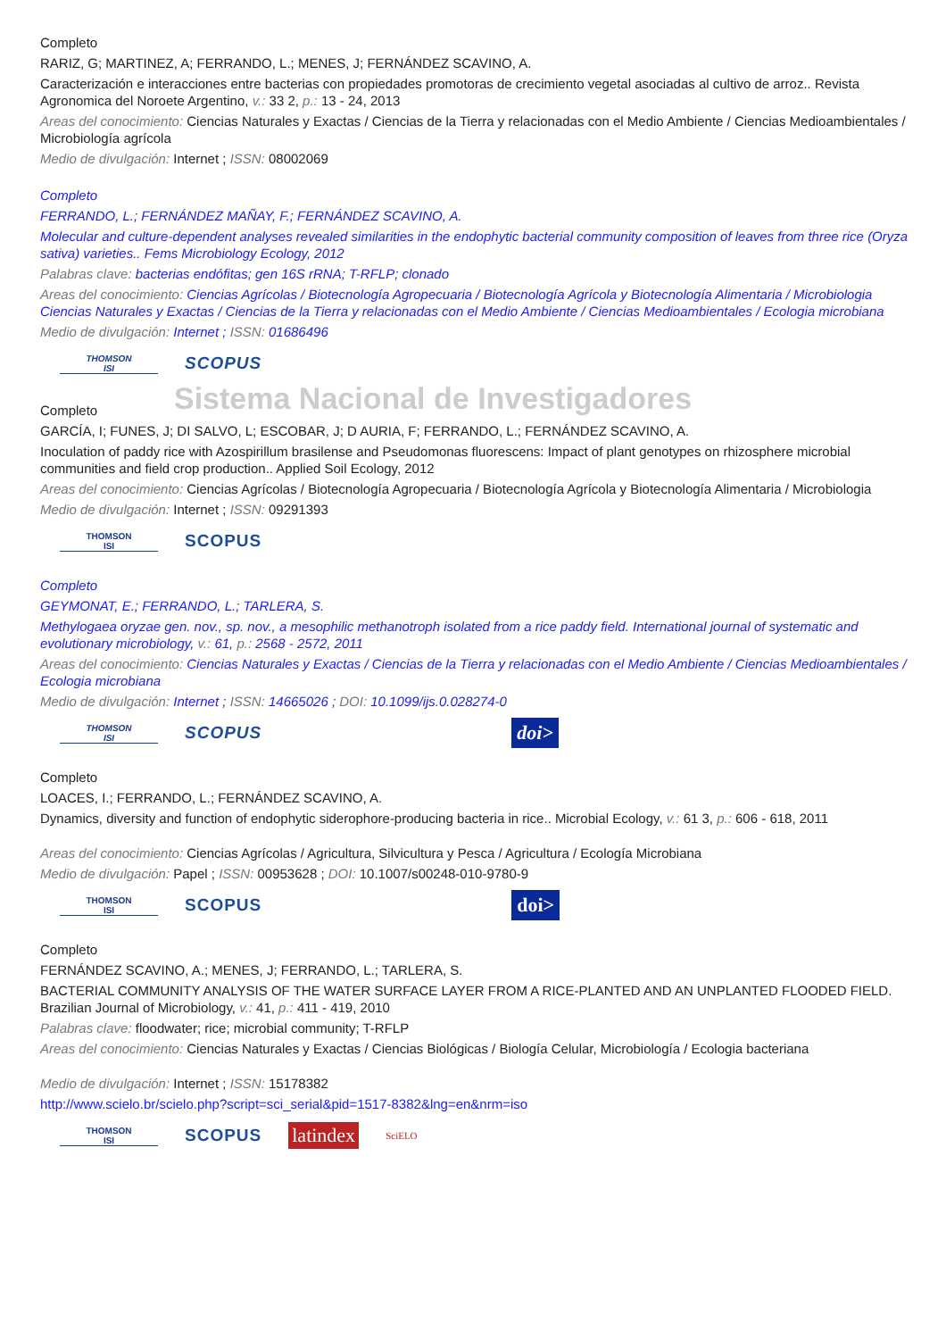Completo
RARIZ, G; MARTINEZ, A; FERRANDO, L.; MENES, J; FERNÁNDEZ SCAVINO, A.
Caracterización e interacciones entre bacterias con propiedades promotoras de crecimiento vegetal asociadas al cultivo de arroz.. Revista Agronomica del Noroete Argentino, v.: 33 2, p.: 13 - 24, 2013
Areas del conocimiento: Ciencias Naturales y Exactas / Ciencias de la Tierra y relacionadas con el Medio Ambiente / Ciencias Medioambientales / Microbiología agrícola
Medio de divulgación: Internet ; ISSN: 08002069
Completo
FERRANDO, L.; FERNÁNDEZ MAÑAY, F.; FERNÁNDEZ SCAVINO, A.
Molecular and culture-dependent analyses revealed similarities in the endophytic bacterial community composition of leaves from three rice (Oryza sativa) varieties.. Fems Microbiology Ecology, 2012
Palabras clave: bacterias endófitas; gen 16S rRNA; T-RFLP; clonado
Areas del conocimiento: Ciencias Agrícolas / Biotecnología Agropecuaria / Biotecnología Agrícola y Biotecnología Alimentaria / Microbiologia
Ciencias Naturales y Exactas / Ciencias de la Tierra y relacionadas con el Medio Ambiente / Ciencias Medioambientales / Ecologia microbiana
Medio de divulgación: Internet ; ISSN: 01686496
THOMSON
ISI
SCOPUS
Sistema Nacional de Investigadores
Completo
GARCÍA, I; FUNES, J; DI SALVO, L; ESCOBAR, J; D AURIA, F; FERRANDO, L.; FERNÁNDEZ SCAVINO, A.
Inoculation of paddy rice with Azospirillum brasilense and Pseudomonas fluorescens: Impact of plant genotypes on rhizosphere microbial communities and field crop production.. Applied Soil Ecology, 2012
Areas del conocimiento: Ciencias Agrícolas / Biotecnología Agropecuaria / Biotecnología Agrícola y Biotecnología Alimentaria / Microbiologia
Medio de divulgación: Internet ; ISSN: 09291393
THOMSON
ISI
SCOPUS
Completo
GEYMONAT, E.; FERRANDO, L.; TARLERA, S.
Methylogaea oryzae gen. nov., sp. nov., a mesophilic methanotroph isolated from a rice paddy field. International journal of systematic and evolutionary microbiology, v.: 61, p.: 2568 - 2572, 2011
Areas del conocimiento: Ciencias Naturales y Exactas / Ciencias de la Tierra y relacionadas con el Medio Ambiente / Ciencias Medioambientales / Ecologia microbiana
Medio de divulgación: Internet ; ISSN: 14665026 ; DOI: 10.1099/ijs.0.028274-0
THOMSON
ISI
SCOPUS
doi>
Completo
LOACES, I.; FERRANDO, L.; FERNÁNDEZ SCAVINO, A.
Dynamics, diversity and function of endophytic siderophore-producing bacteria in rice.. Microbial Ecology, v.: 61 3, p.: 606 - 618, 2011
Areas del conocimiento: Ciencias Agrícolas / Agricultura, Silvicultura y Pesca / Agricultura / Ecología Microbiana
Medio de divulgación: Papel ; ISSN: 00953628 ; DOI: 10.1007/s00248-010-9780-9
THOMSON
ISI
SCOPUS
doi>
Completo
FERNÁNDEZ SCAVINO, A.; MENES, J; FERRANDO, L.; TARLERA, S.
BACTERIAL COMMUNITY ANALYSIS OF THE WATER SURFACE LAYER FROM A RICE-PLANTED AND AN UNPLANTED FLOODED FIELD. Brazilian Journal of Microbiology, v.: 41, p.: 411 - 419, 2010
Palabras clave: floodwater; rice; microbial community; T-RFLP
Areas del conocimiento: Ciencias Naturales y Exactas / Ciencias Biológicas / Biología Celular, Microbiología / Ecologia bacteriana
Medio de divulgación: Internet ; ISSN: 15178382
http://www.scielo.br/scielo.php?script=sci_serial&pid=1517-8382&lng=en&nrm=iso
THOMSON
ISI
SCOPUS
latindex
SciELO